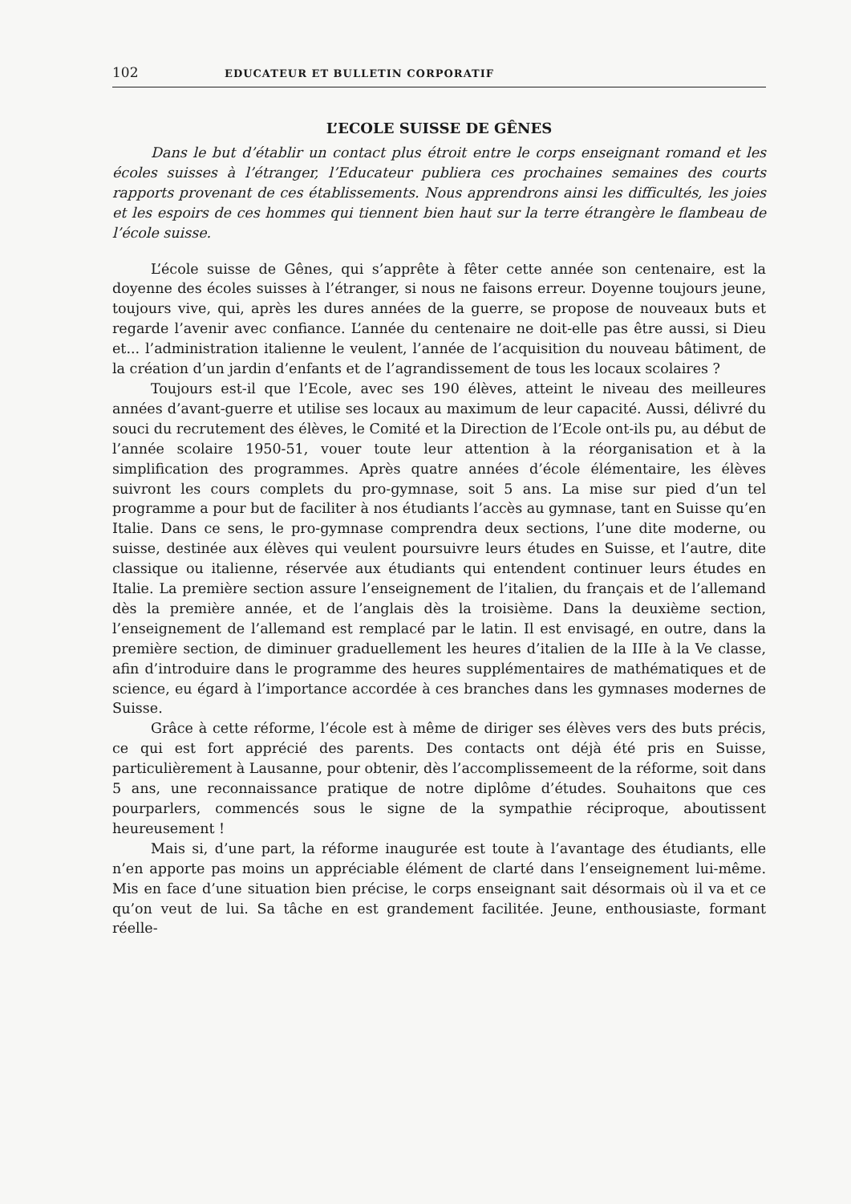102 EDUCATEUR ET BULLETIN CORPORATIF
L’ECOLE SUISSE DE GÊNES
Dans le but d’établir un contact plus étroit entre le corps enseignant romand et les écoles suisses à l’étranger, l’Educateur publiera ces prochaines semaines des courts rapports provenant de ces établissements. Nous apprendrons ainsi les difficultés, les joies et les espoirs de ces hommes qui tiennent bien haut sur la terre étrangère le flambeau de l’école suisse.
L’école suisse de Gênes, qui s’apprête à fêter cette année son centenaire, est la doyenne des écoles suisses à l’étranger, si nous ne faisons erreur. Doyenne toujours jeune, toujours vive, qui, après les dures années de la guerre, se propose de nouveaux buts et regarde l’avenir avec confiance. L’année du centenaire ne doit-elle pas être aussi, si Dieu et... l’administration italienne le veulent, l’année de l’acquisition du nouveau bâtiment, de la création d’un jardin d’enfants et de l’agrandissement de tous les locaux scolaires ?
Toujours est-il que l’Ecole, avec ses 190 élèves, atteint le niveau des meilleures années d’avant-guerre et utilise ses locaux au maximum de leur capacité. Aussi, délivré du souci du recrutement des élèves, le Comité et la Direction de l’Ecole ont-ils pu, au début de l’année scolaire 1950-51, vouer toute leur attention à la réorganisation et à la simplification des programmes. Après quatre années d’école élémentaire, les élèves suivront les cours complets du pro-gymnase, soit 5 ans. La mise sur pied d’un tel programme a pour but de faciliter à nos étudiants l’accès au gymnase, tant en Suisse qu’en Italie. Dans ce sens, le pro-gymnase comprendra deux sections, l’une dite moderne, ou suisse, destinée aux élèves qui veulent poursuivre leurs études en Suisse, et l’autre, dite classique ou italienne, réservée aux étudiants qui entendent continuer leurs études en Italie. La première section assure l’enseignement de l’italien, du français et de l’allemand dès la première année, et de l’anglais dès la troisième. Dans la deuxième section, l’enseignement de l’allemand est remplacé par le latin. Il est envisagé, en outre, dans la première section, de diminuer graduellement les heures d’italien de la IIIe à la Ve classe, afin d’introduire dans le programme des heures supplémentaires de mathématiques et de science, eu égard à l’importance accordée à ces branches dans les gymnases modernes de Suisse.
Grâce à cette réforme, l’école est à même de diriger ses élèves vers des buts précis, ce qui est fort apprécié des parents. Des contacts ont déjà été pris en Suisse, particulièrement à Lausanne, pour obtenir, dès l’accomplissemeent de la réforme, soit dans 5 ans, une reconnaissance pratique de notre diplôme d’études. Souhaitons que ces pourparlers, commencés sous le signe de la sympathie réciproque, aboutissent heureusement !
Mais si, d’une part, la réforme inaugurée est toute à l’avantage des étudiants, elle n’en apporte pas moins un appréciable élément de clarté dans l’enseignement lui-même. Mis en face d’une situation bien précise, le corps enseignant sait désormais où il va et ce qu’on veut de lui. Sa tâche en est grandement facilitée. Jeune, enthousiaste, formant réelle-